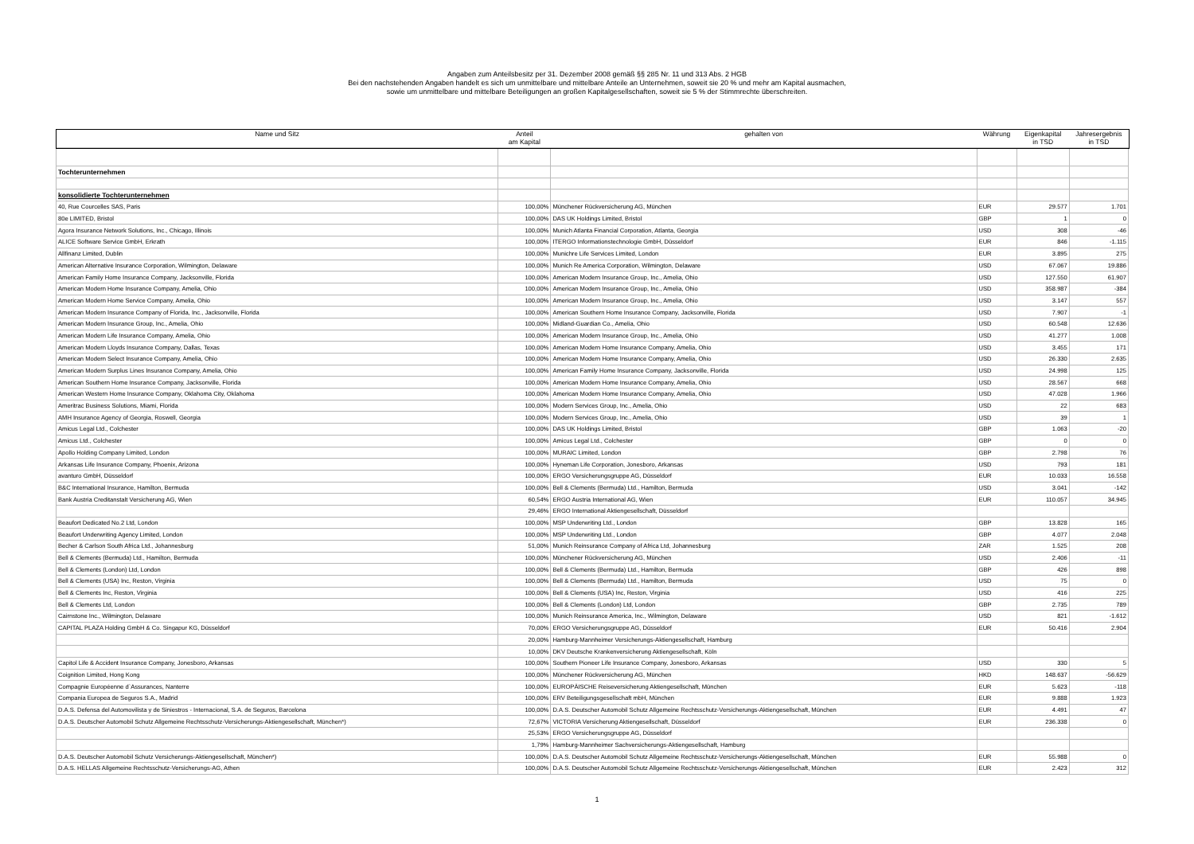Angaben zum Anteilsbesitz per 31. Dezember 2008 gemäß §§ 285 Nr. 11 und 313 Abs. 2 HGB
Bei den nachstehenden Angaben handelt es sich um unmittelbare und mittelbare Anteile an Unternehmen, soweit sie 20 % und mehr am Kapital ausmachen,
sowie um unmittelbare und mittelbare Beteiligungen an großen Kapitalgesellschaften, soweit sie 5 % der Stimmrechte überschreiten.
| Name und Sitz | Anteil am Kapital | gehalten von | Währung | Eigenkapital in TSD | Jahresergebnis in TSD |
| --- | --- | --- | --- | --- | --- |
| Tochterunternehmen | | | | | |
| konsolidierte Tochterunternehmen | | | | | |
| 40, Rue Courcelles SAS, Paris | 100,00% | Münchener Rückversicherung AG, München | EUR | 29.577 | 1.701 |
| 80e LIMITED, Bristol | 100,00% | DAS UK Holdings Limited, Bristol | GBP | 1 | 0 |
| Agora Insurance Network Solutions, Inc., Chicago, Illinois | 100,00% | Munich Atlanta Financial Corporation, Atlanta, Georgia | USD | 308 | -46 |
| ALICE Software Service GmbH, Erkrath | 100,00% | ITERGO Informationstechnologie GmbH, Düsseldorf | EUR | 846 | -1.115 |
| Allfinanz Limited, Dublin | 100,00% | Munichre Life Services Limited, London | EUR | 3.895 | 275 |
| American Alternative Insurance Corporation, Wilmington, Delaware | 100,00% | Munich Re America Corporation, Wilmington, Delaware | USD | 67.067 | 19.886 |
| American Family Home Insurance Company, Jacksonville, Florida | 100,00% | American Modern Insurance Group, Inc., Amelia, Ohio | USD | 127.550 | 61.907 |
| American Modern Home Insurance Company, Amelia, Ohio | 100,00% | American Modern Insurance Group, Inc., Amelia, Ohio | USD | 358.987 | -384 |
| American Modern Home Service Company, Amelia, Ohio | 100,00% | American Modern Insurance Group, Inc., Amelia, Ohio | USD | 3.147 | 557 |
| American Modern Insurance Company of Florida, Inc., Jacksonville, Florida | 100,00% | American Southern Home Insurance Company, Jacksonville, Florida | USD | 7.907 | -1 |
| American Modern Insurance Group, Inc., Amelia, Ohio | 100,00% | Midland-Guardian Co., Amelia, Ohio | USD | 60.548 | 12.636 |
| American Modern Life Insurance Company, Amelia, Ohio | 100,00% | American Modern Insurance Group, Inc., Amelia, Ohio | USD | 41.277 | 1.008 |
| American Modern Lloyds Insurance Company, Dallas, Texas | 100,00% | American Modern Home Insurance Company, Amelia, Ohio | USD | 3.455 | 171 |
| American Modern Select Insurance Company, Amelia, Ohio | 100,00% | American Modern Home Insurance Company, Amelia, Ohio | USD | 26.330 | 2.635 |
| American Modern Surplus Lines Insurance Company, Amelia, Ohio | 100,00% | American Family Home Insurance Company, Jacksonville, Florida | USD | 24.998 | 125 |
| American Southern Home Insurance Company, Jacksonville, Florida | 100,00% | American Modern Home Insurance Company, Amelia, Ohio | USD | 28.567 | 668 |
| American Western Home Insurance Company, Oklahoma City, Oklahoma | 100,00% | American Modern Home Insurance Company, Amelia, Ohio | USD | 47.028 | 1.966 |
| Ameritrac Business Solutions, Miami, Florida | 100,00% | Modern Services Group, Inc., Amelia, Ohio | USD | 22 | 683 |
| AMH Insurance Agency of Georgia, Roswell, Georgia | 100,00% | Modern Services Group, Inc., Amelia, Ohio | USD | 39 | 1 |
| Amicus Legal Ltd., Colchester | 100,00% | DAS UK Holdings Limited, Bristol | GBP | 1.063 | -20 |
| Amicus Ltd., Colchester | 100,00% | Amicus Legal Ltd., Colchester | GBP | 0 | 0 |
| Apollo Holding Company Limited, London | 100,00% | MURAIC Limited, London | GBP | 2.798 | 76 |
| Arkansas Life Insurance Company, Phoenix, Arizona | 100,00% | Hyneman Life Corporation, Jonesboro, Arkansas | USD | 793 | 181 |
| avanturo GmbH, Düsseldorf | 100,00% | ERGO Versicherungsgruppe AG, Düsseldorf | EUR | 10.033 | 16.558 |
| B&C International Insurance, Hamilton, Bermuda | 100,00% | Bell & Clements (Bermuda) Ltd., Hamilton, Bermuda | USD | 3.041 | -142 |
| Bank Austria Creditanstalt Versicherung AG, Wien | 60,54% | ERGO Austria International AG, Wien | EUR | 110.057 | 34.945 |
| | 29,46% | ERGO International Aktiengesellschaft, Düsseldorf | | | |
| Beaufort Dedicated No.2 Ltd, London | 100,00% | MSP Underwriting Ltd., London | GBP | 13.828 | 165 |
| Beaufort Underwriting Agency Limited, London | 100,00% | MSP Underwriting Ltd., London | GBP | 4.077 | 2.048 |
| Becher & Carlson South Africa Ltd., Johannesburg | 51,00% | Munich Reinsurance Company of Africa Ltd, Johannesburg | ZAR | 1.525 | 208 |
| Bell & Clements (Bermuda) Ltd., Hamilton, Bermuda | 100,00% | Münchener Rückversicherung AG, München | USD | 2.406 | -11 |
| Bell & Clements (London) Ltd, London | 100,00% | Bell & Clements (Bermuda) Ltd., Hamilton, Bermuda | GBP | 426 | 898 |
| Bell & Clements (USA) Inc, Reston, Virginia | 100,00% | Bell & Clements (Bermuda) Ltd., Hamilton, Bermuda | USD | 75 | 0 |
| Bell & Clements Inc, Reston, Virginia | 100,00% | Bell & Clements (USA) Inc, Reston, Virginia | USD | 416 | 225 |
| Bell & Clements Ltd, London | 100,00% | Bell & Clements (London) Ltd, London | GBP | 2.735 | 789 |
| Cairnstone Inc., Wilmington, Delaware | 100,00% | Munich Reinsurance America, Inc., Wilmington, Delaware | USD | 821 | -1.612 |
| CAPITAL PLAZA Holding GmbH & Co. Singapur KG, Düsseldorf | 70,00% | ERGO Versicherungsgruppe AG, Düsseldorf | EUR | 50.416 | 2.904 |
| | 20,00% | Hamburg-Mannheimer Versicherungs-Aktiengesellschaft, Hamburg | | | |
| | 10,00% | DKV Deutsche Krankenversicherung Aktiengesellschaft, Köln | | | |
| Capitol Life & Accident Insurance Company, Jonesboro, Arkansas | 100,00% | Southern Pioneer Life Insurance Company, Jonesboro, Arkansas | USD | 330 | 5 |
| Coignition Limited, Hong Kong | 100,00% | Münchener Rückversicherung AG, München | HKD | 148.637 | -56.629 |
| Compagnie Européenne d`Assurances, Nanterre | 100,00% | EUROPÄISCHE Reiseversicherung Aktiengesellschaft, München | EUR | 5.623 | -118 |
| Compania Europea de Seguros S.A., Madrid | 100,00% | ERV Beteiligungsgesellschaft mbH, München | EUR | 9.888 | 1.923 |
| D.A.S. Defensa del Automovilista y de Siniestros - Internacional, S.A. de Seguros, Barcelona | 100,00% | D.A.S. Deutscher Automobil Schutz Allgemeine Rechtsschutz-Versicherungs-Aktiengesellschaft, München | EUR | 4.491 | 47 |
| D.A.S. Deutscher Automobil Schutz Allgemeine Rechtsschutz-Versicherungs-Aktiengesellschaft, München*) | 72,67% | VICTORIA Versicherung Aktiengesellschaft, Düsseldorf | EUR | 236.338 | 0 |
| | 25,53% | ERGO Versicherungsgruppe AG, Düsseldorf | | | |
| | 1,79% | Hamburg-Mannheimer Sachversicherungs-Aktiengesellschaft, Hamburg | | | |
| D.A.S. Deutscher Automobil Schutz Versicherungs-Aktiengesellschaft, München*) | 100,00% | D.A.S. Deutscher Automobil Schutz Allgemeine Rechtsschutz-Versicherungs-Aktiengesellschaft, München | EUR | 55.988 | 0 |
| D.A.S. HELLAS Allgemeine Rechtsschutz-Versicherungs-AG, Athen | 100,00% | D.A.S. Deutscher Automobil Schutz Allgemeine Rechtsschutz-Versicherungs-Aktiengesellschaft, München | EUR | 2.423 | 312 |
1